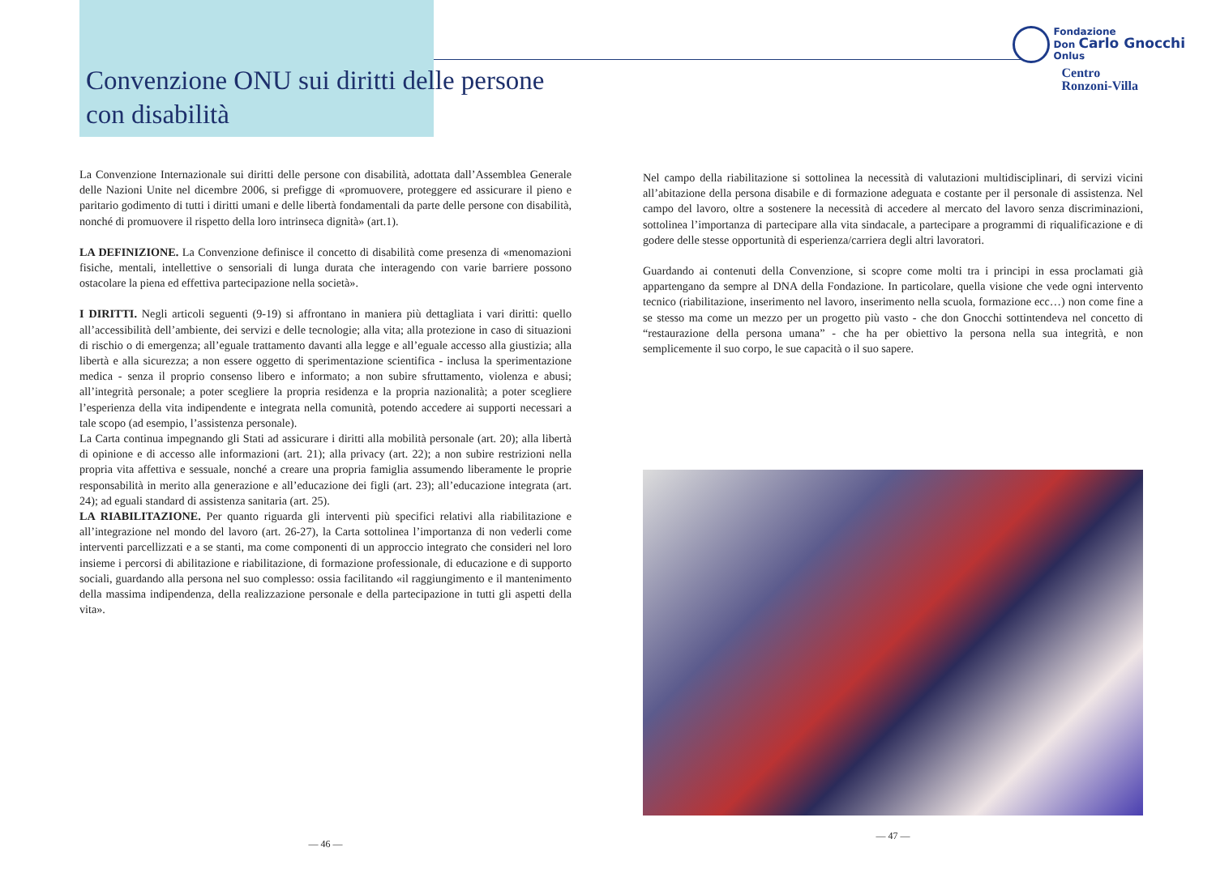Fondazione
Don Carlo Gnocchi
Onlus
Centro
Ronzoni-Villa
Convenzione ONU sui diritti delle persone con disabilità
La Convenzione Internazionale sui diritti delle persone con disabilità, adottata dall’Assemblea Generale delle Nazioni Unite nel dicembre 2006, si prefigge di «promuovere, proteggere ed assicurare il pieno e paritario godimento di tutti i diritti umani e delle libertà fondamentali da parte delle persone con disabilità, nonché di promuovere il rispetto della loro intrinseca dignità» (art.1).
LA DEFINIZIONE. La Convenzione definisce il concetto di disabilità come presenza di «menomazioni fisiche, mentali, intellettive o sensoriali di lunga durata che interagendo con varie barriere possono ostacolare la piena ed effettiva partecipazione nella società».
I DIRITTI. Negli articoli seguenti (9-19) si affrontano in maniera più dettagliata i vari diritti: quello all’accessibilità dell’ambiente, dei servizi e delle tecnologie; alla vita; alla protezione in caso di situazioni di rischio o di emergenza; all’eguale trattamento davanti alla legge e all’eguale accesso alla giustizia; alla libertà e alla sicurezza; a non essere oggetto di sperimentazione scientifica - inclusa la sperimentazione medica - senza il proprio consenso libero e informato; a non subire sfruttamento, violenza e abusi; all’integrità personale; a poter scegliere la propria residenza e la propria nazionalità; a poter scegliere l’esperienza della vita indipendente e integrata nella comunità, potendo accedere ai supporti necessari a tale scopo (ad esempio, l’assistenza personale).
La Carta continua impegnando gli Stati ad assicurare i diritti alla mobilità personale (art. 20); alla libertà di opinione e di accesso alle informazioni (art. 21); alla privacy (art. 22); a non subire restrizioni nella propria vita affettiva e sessuale, nonché a creare una propria famiglia assumendo liberamente le proprie responsabilità in merito alla generazione e all’educazione dei figli (art. 23); all’educazione integrata (art. 24); ad eguali standard di assistenza sanitaria (art. 25).
LA RIABILITAZIONE. Per quanto riguarda gli interventi più specifici relativi alla riabilitazione e all’integrazione nel mondo del lavoro (art. 26-27), la Carta sottolinea l’importanza di non vederli come interventi parcellizzati e a se stanti, ma come componenti di un approccio integrato che consideri nel loro insieme i percorsi di abilitazione e riabilitazione, di formazione professionale, di educazione e di supporto sociali, guardando alla persona nel suo complesso: ossia facilitando «il raggiungimento e il mantenimento della massima indipendenza, della realizzazione personale e della partecipazione in tutti gli aspetti della vita».
— 46 —
Nel campo della riabilitazione si sottolinea la necessità di valutazioni multidisciplinari, di servizi vicini all’abitazione della persona disabile e di formazione adeguata e costante per il personale di assistenza. Nel campo del lavoro, oltre a sostenere la necessità di accedere al mercato del lavoro senza discriminazioni, sottolinea l’importanza di partecipare alla vita sindacale, a partecipare a programmi di riqualificazione e di godere delle stesse opportunità di esperienza/carriera degli altri lavoratori.
Guardando ai contenuti della Convenzione, si scopre come molti tra i principi in essa proclamati già appartengano da sempre al DNA della Fondazione. In particolare, quella visione che vede ogni intervento tecnico (riabilitazione, inserimento nel lavoro, inserimento nella scuola, formazione ecc…) non come fine a se stesso ma come un mezzo per un progetto più vasto - che don Gnocchi sottintendeva nel concetto di “restaurazione della persona umana” - che ha per obiettivo la persona nella sua integrità, e non semplicemente il suo corpo, le sue capacità o il suo sapere.
— 47 —